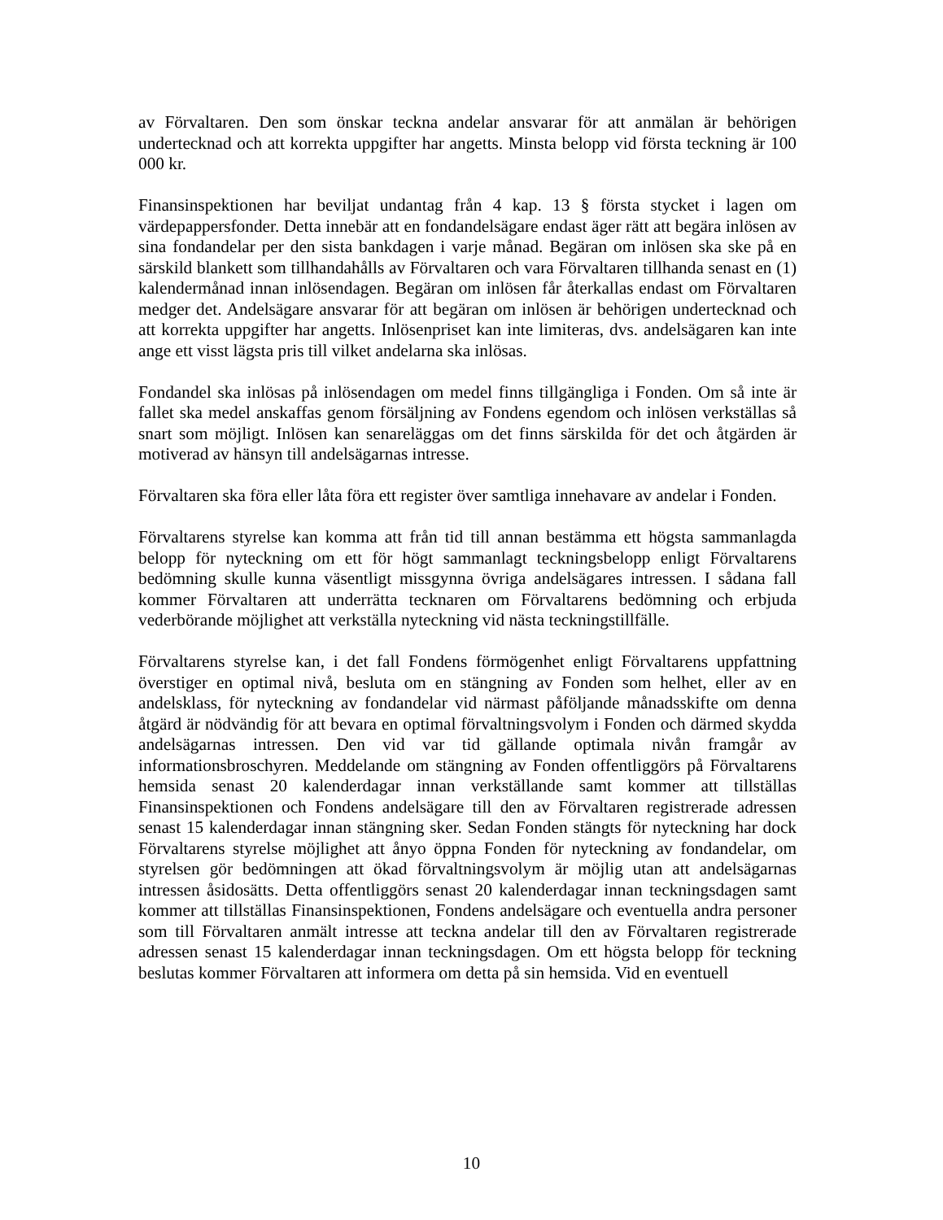av Förvaltaren. Den som önskar teckna andelar ansvarar för att anmälan är behörigen undertecknad och att korrekta uppgifter har angetts. Minsta belopp vid första teckning är 100 000 kr.
Finansinspektionen har beviljat undantag från 4 kap. 13 § första stycket i lagen om värdepappersfonder. Detta innebär att en fondandelsägare endast äger rätt att begära inlösen av sina fondandelar per den sista bankdagen i varje månad. Begäran om inlösen ska ske på en särskild blankett som tillhandahålls av Förvaltaren och vara Förvaltaren tillhanda senast en (1) kalendermånad innan inlösendagen. Begäran om inlösen får återkallas endast om Förvaltaren medger det. Andelsägare ansvarar för att begäran om inlösen är behörigen undertecknad och att korrekta uppgifter har angetts. Inlösenpriset kan inte limiteras, dvs. andelsägaren kan inte ange ett visst lägsta pris till vilket andelarna ska inlösas.
Fondandel ska inlösas på inlösendagen om medel finns tillgängliga i Fonden. Om så inte är fallet ska medel anskaffas genom försäljning av Fondens egendom och inlösen verkställas så snart som möjligt. Inlösen kan senareläggas om det finns särskilda för det och åtgärden är motiverad av hänsyn till andelsägarnas intresse.
Förvaltaren ska föra eller låta föra ett register över samtliga innehavare av andelar i Fonden.
Förvaltarens styrelse kan komma att från tid till annan bestämma ett högsta sammanlagda belopp för nyteckning om ett för högt sammanlagt teckningsbelopp enligt Förvaltarens bedömning skulle kunna väsentligt missgynna övriga andelsägares intressen. I sådana fall kommer Förvaltaren att underrätta tecknaren om Förvaltarens bedömning och erbjuda vederbörande möjlighet att verkställa nyteckning vid nästa teckningstillfälle.
Förvaltarens styrelse kan, i det fall Fondens förmögenhet enligt Förvaltarens uppfattning överstiger en optimal nivå, besluta om en stängning av Fonden som helhet, eller av en andelsklass, för nyteckning av fondandelar vid närmast påföljande månadsskifte om denna åtgärd är nödvändig för att bevara en optimal förvaltningsvolym i Fonden och därmed skydda andelsägarnas intressen. Den vid var tid gällande optimala nivån framgår av informationsbroschyren. Meddelande om stängning av Fonden offentliggörs på Förvaltarens hemsida senast 20 kalenderdagar innan verkställande samt kommer att tillställas Finansinspektionen och Fondens andelsägare till den av Förvaltaren registrerade adressen senast 15 kalenderdagar innan stängning sker. Sedan Fonden stängts för nyteckning har dock Förvaltarens styrelse möjlighet att ånyo öppna Fonden för nyteckning av fondandelar, om styrelsen gör bedömningen att ökad förvaltningsvolym är möjlig utan att andelsägarnas intressen åsidosätts. Detta offentliggörs senast 20 kalenderdagar innan teckningsdagen samt kommer att tillställas Finansinspektionen, Fondens andelsägare och eventuella andra personer som till Förvaltaren anmält intresse att teckna andelar till den av Förvaltaren registrerade adressen senast 15 kalenderdagar innan teckningsdagen. Om ett högsta belopp för teckning beslutas kommer Förvaltaren att informera om detta på sin hemsida. Vid en eventuell
10